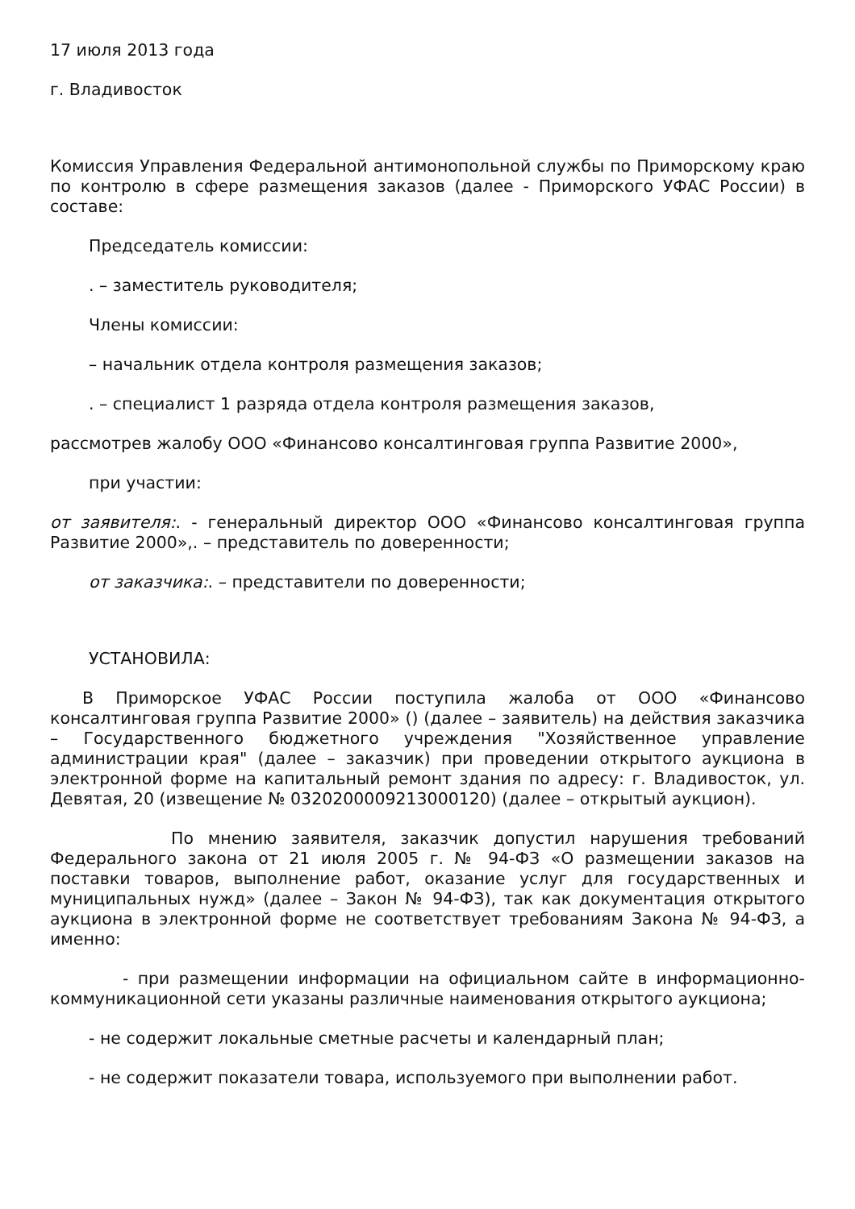17 июля 2013 года
г. Владивосток
Комиссия Управления Федеральной антимонопольной службы по Приморскому краю по контролю в сфере размещения заказов (далее - Приморского УФАС России) в составе:
Председатель комиссии:
. – заместитель руководителя;
Члены комиссии:
– начальник отдела контроля размещения заказов;
. – специалист 1 разряда отдела контроля размещения заказов,
рассмотрев жалобу ООО «Финансово консалтинговая группа Развитие 2000»,
при участии:
от заявителя:. - генеральный директор ООО «Финансово консалтинговая группа Развитие 2000»,. – представитель по доверенности;
от заказчика:. – представители по доверенности;
УСТАНОВИЛА:
В Приморское УФАС России поступила жалоба от ООО «Финансово консалтинговая группа Развитие 2000» () (далее – заявитель) на действия заказчика – Государственного бюджетного учреждения "Хозяйственное управление администрации края" (далее – заказчик) при проведении открытого аукциона в электронной форме на капитальный ремонт здания по адресу: г. Владивосток, ул. Девятая, 20 (извещение № 0320200009213000120) (далее – открытый аукцион).
По мнению заявителя, заказчик допустил нарушения требований Федерального закона от 21 июля 2005 г. № 94-ФЗ «О размещении заказов на поставки товаров, выполнение работ, оказание услуг для государственных и муниципальных нужд» (далее – Закон № 94-ФЗ), так как документация открытого аукциона в электронной форме не соответствует требованиям Закона № 94-ФЗ, а именно:
- при размещении информации на официальном сайте в информационно-коммуникационной сети указаны различные наименования открытого аукциона;
- не содержит локальные сметные расчеты и календарный план;
- не содержит показатели товара, используемого при выполнении работ.